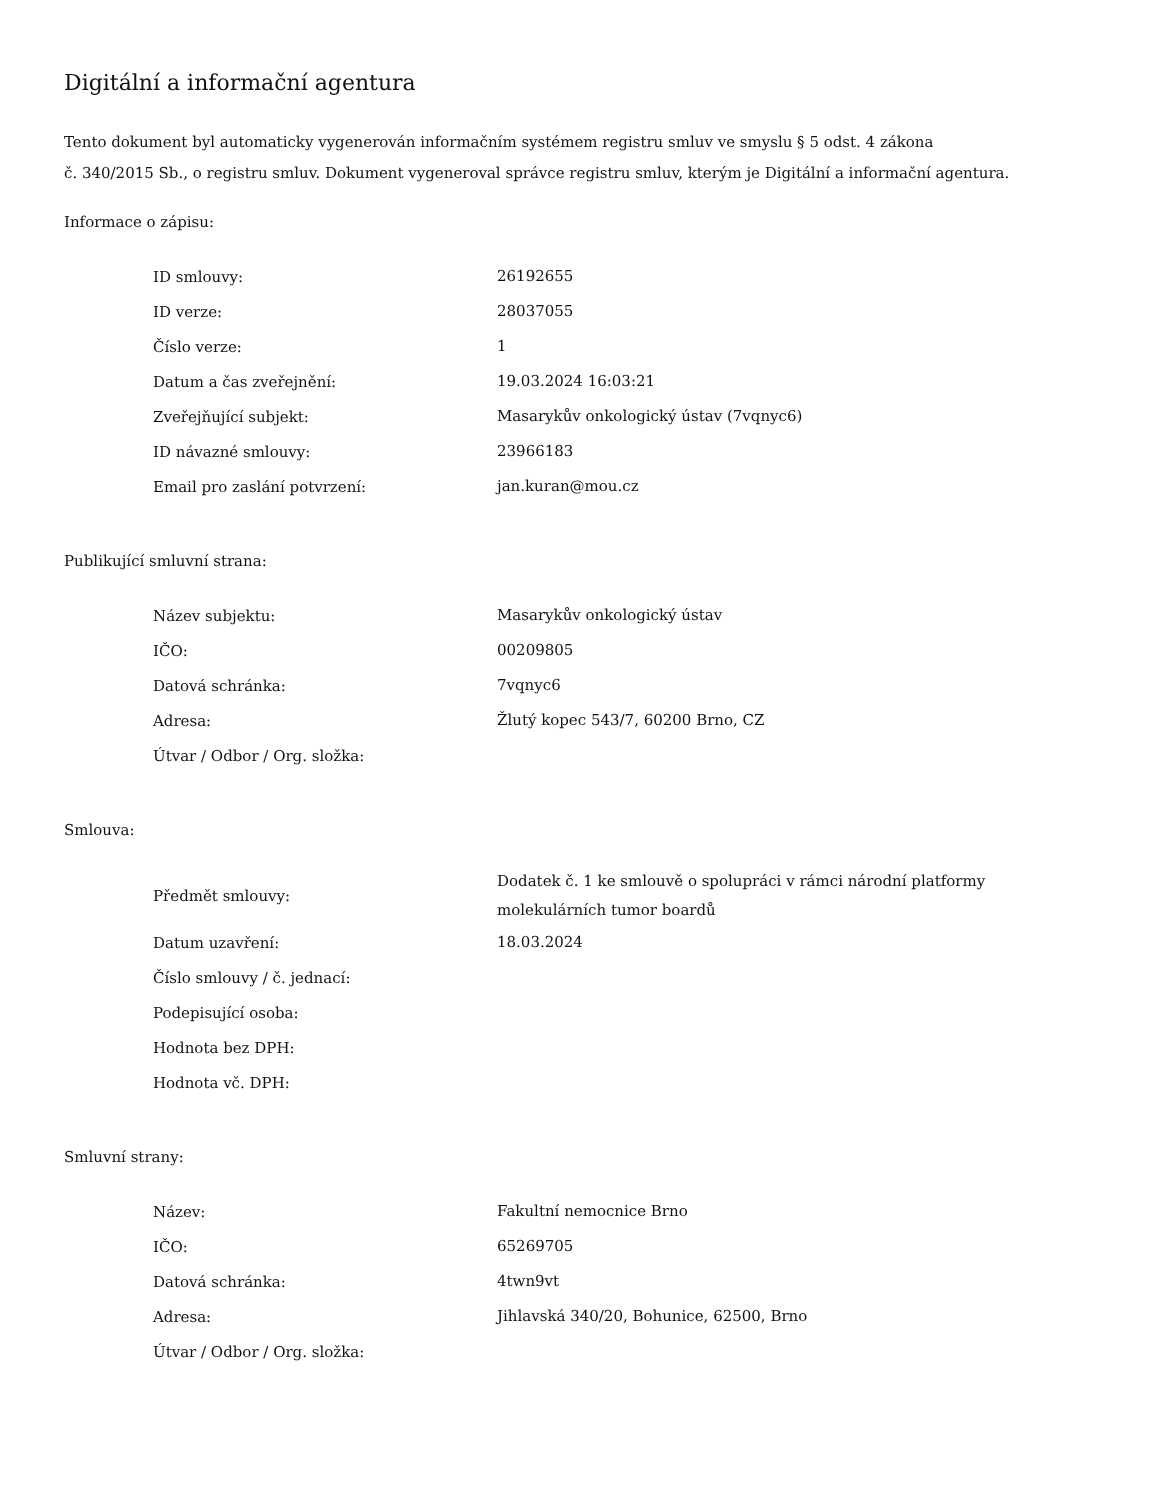Digitální a informační agentura
Tento dokument byl automaticky vygenerován informačním systémem registru smluv ve smyslu § 5 odst. 4 zákona
č. 340/2015 Sb., o registru smluv. Dokument vygeneroval správce registru smluv, kterým je Digitální a informační agentura.
Informace o zápisu:
| ID smlouvy: | 26192655 |
| ID verze: | 28037055 |
| Číslo verze: | 1 |
| Datum a čas zveřejnění: | 19.03.2024 16:03:21 |
| Zveřejňující subjekt: | Masarykův onkologický ústav (7vqnyc6) |
| ID návazné smlouvy: | 23966183 |
| Email pro zaslání potvrzení: | jan.kuran@mou.cz |
Publikující smluvní strana:
| Název subjektu: | Masarykův onkologický ústav |
| IČO: | 00209805 |
| Datová schránka: | 7vqnyc6 |
| Adresa: | Žlutý kopec 543/7, 60200 Brno, CZ |
| Útvar / Odbor / Org. složka: | |
Smlouva:
| Předmět smlouvy: | Dodatek č. 1 ke smlouvě o spolupráci v rámci národní platformy molekulárních tumor boardů |
| Datum uzavření: | 18.03.2024 |
| Číslo smlouvy / č. jednací: | |
| Podepisující osoba: | |
| Hodnota bez DPH: | |
| Hodnota vč. DPH: | |
Smluvní strany:
| Název: | Fakultní nemocnice Brno |
| IČO: | 65269705 |
| Datová schránka: | 4twn9vt |
| Adresa: | Jihlavská 340/20, Bohunice, 62500, Brno |
| Útvar / Odbor / Org. složka: | |